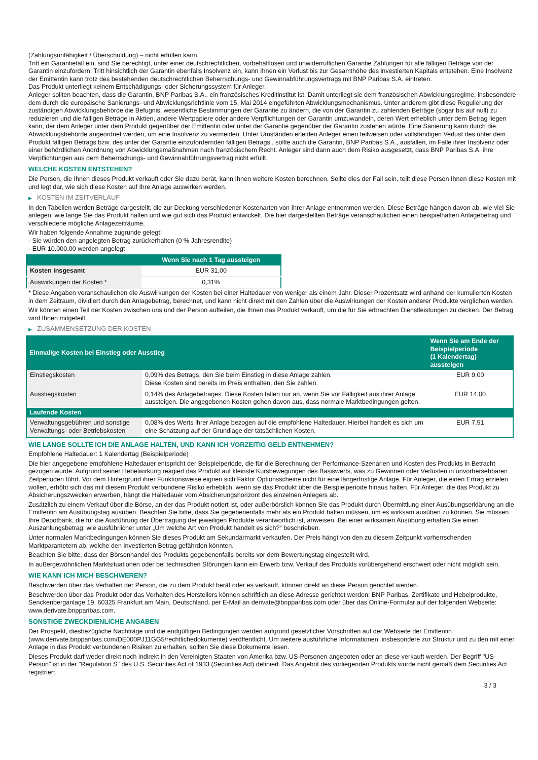(Zahlungsunfähigkeit / Überschuldung) – nicht erfüllen kann.
Tritt ein Garantiefall ein, sind Sie berechtigt, unter einer deutschrechtlichen, vorbehaltlosen und unwiderruflichen Garantie Zahlungen für alle fälligen Beträge von der Garantin einzufordern. Tritt hinsichtlich der Garantin ebenfalls Insolvenz ein, kann Ihnen ein Verlust bis zur Gesamthöhe des investierten Kapitals entstehen. Eine Insolvenz der Emittentin kann trotz des bestehenden deutschrechtlichen Beherrschungs- und Gewinnabführungsvertrags mit BNP Paribas S.A. eintreten.
Das Produkt unterliegt keinem Entschädigungs- oder Sicherungssystem für Anleger.
Anleger sollten beachten, dass die Garantin, BNP Paribas S.A., ein französisches Kreditinstitut ist. Damit unterliegt sie dem französischen Abwicklungsregime, insbesondere dem durch die europäische Sanierungs- und Abwicklungsrichtlinie vom 15. Mai 2014 eingeführten Abwicklungsmechanismus. Unter anderem gibt diese Regulierung der zuständigen Abwicklungsbehörde die Befugnis, wesentliche Bestimmungen der Garantie zu ändern, die von der Garantin zu zahlenden Beträge (sogar bis auf null) zu reduzieren und die fälligen Beträge in Aktien, andere Wertpapiere oder andere Verpflichtungen der Garantin umzuwandeln, deren Wert erheblich unter dem Betrag liegen kann, der dem Anleger unter dem Produkt gegenüber der Emittentin oder unter der Garantie gegenüber der Garantin zustehen würde. Eine Sanierung kann durch die Abwicklungsbehörde angeordnet werden, um eine Insolvenz zu vermeiden. Unter Umständen erleiden Anleger einen teilweisen oder vollständigen Verlust des unter dem Produkt fälligen Betrags bzw. des unter der Garantie einzufordernden fälligen Betrags , sollte auch die Garantin, BNP Paribas S.A., ausfallen, im Falle ihrer Insolvenz oder einer behördlichen Anordnung von Abwicklungsmaßnahmen nach französischem Recht. Anleger sind dann auch dem Risiko ausgesetzt, dass BNP Paribas S.A. ihre Verpflichtungen aus dem Beherrschungs- und Gewinnabführungsvertrag nicht erfüllt.
WELCHE KOSTEN ENTSTEHEN?
Die Person, die Ihnen dieses Produkt verkauft oder Sie dazu berät, kann Ihnen weitere Kosten berechnen. Sollte dies der Fall sein, teilt diese Person Ihnen diese Kosten mit und legt dar, wie sich diese Kosten auf Ihre Anlage auswirken werden.
▶ KOSTEN IM ZEITVERLAUF
In den Tabellen werden Beträge dargestellt, die zur Deckung verschiedener Kostenarten von Ihrer Anlage entnommen werden. Diese Beträge hängen davon ab, wie viel Sie anlegen, wie lange Sie das Produkt halten und wie gut sich das Produkt entwickelt. Die hier dargestellten Beträge veranschaulichen einen beispielhaften Anlagebetrag und verschiedene mögliche Anlagezeiträume.
Wir haben folgende Annahme zugrunde gelegt:
- Sie würden den angelegten Betrag zurückerhalten (0 % Jahresrendite)
- EUR 10.000,00 werden angelegt
| | Wenn Sie nach 1 Tag aussteigen |
| --- | --- |
| Kosten insgesamt | EUR 31,00 |
| Auswirkungen der Kosten * | 0,31% |
* Diese Angaben veranschaulichen die Auswirkungen der Kosten bei einer Haltedauer von weniger als einem Jahr. Dieser Prozentsatz wird anhand der kumulierten Kosten in dem Zeitraum, dividiert durch den Anlagebetrag, berechnet, und kann nicht direkt mit den Zahlen über die Auswirkungen der Kosten anderer Produkte verglichen werden.
Wir können einen Teil der Kosten zwischen uns und der Person aufteilen, die Ihnen das Produkt verkauft, um die für Sie erbrachten Dienstleistungen zu decken. Der Betrag wird Ihnen mitgeteilt.
▶ ZUSAMMENSETZUNG DER KOSTEN
| Einmalige Kosten bei Einstieg oder Ausstieg | | Wenn Sie am Ende der Beispielperiode (1 Kalendertag) aussteigen |
| --- | --- | --- |
| Einstiegskosten | 0,09% des Betrags, den Sie beim Einstieg in diese Anlage zahlen. Diese Kosten sind bereits im Preis enthalten, den Sie zahlen. | EUR 9,00 |
| Ausstiegskosten | 0,14% des Anlagebetrages. Diese Kosten fallen nur an, wenn Sie vor Fälligkeit aus ihrer Anlage aussteigen. Die angegebenen Kosten gehen davon aus, dass normale Marktbedingungen gelten. | EUR 14,00 |
| Laufende Kosten | | |
| Verwaltungsgebühren und sonstige Verwaltungs- oder Betriebskosten | 0,08% des Werts ihrer Anlage bezogen auf die empfohlene Haltedauer. Hierbei handelt es sich um eine Schätzung auf der Grundlage der tatsächlichen Kosten. | EUR 7,51 |
WIE LANGE SOLLTE ICH DIE ANLAGE HALTEN, UND KANN ICH VORZEITIG GELD ENTNEHMEN?
Empfohlene Haltedauer: 1 Kalendertag (Beispielperiode)
Die hier angegebene empfohlene Haltedauer entspricht der Beispielperiode, die für die Berechnung der Performance-Szenarien und Kosten des Produkts in Betracht gezogen wurde. Aufgrund seiner Hebelwirkung reagiert das Produkt auf kleinste Kursbewegungen des Basiswerts, was zu Gewinnen oder Verlusten in unvorhersehbaren Zeitperioden führt. Vor dem Hintergrund ihrer Funktionsweise eignen sich Faktor Optionsscheine nicht für eine längerfristige Anlage. Für Anleger, die einen Ertrag erzielen wollen, erhöht sich das mit diesem Produkt verbundene Risiko erheblich, wenn sie das Produkt über die Beispielperiode hinaus halten. Für Anleger, die das Produkt zu Absicherungszwecken erwerben, hängt die Haltedauer vom Absicherungshorizont des einzelnen Anlegers ab.
Zusätzlich zu einem Verkauf über die Börse, an der das Produkt notiert ist, oder außerbörslich können Sie das Produkt durch Übermittlung einer Ausübungserklärung an die Emittentin am Ausübungstag ausüben. Beachten Sie bitte, dass Sie gegebenenfalls mehr als ein Produkt halten müssen, um es wirksam ausüben zu können. Sie müssen Ihre Depotbank, die für die Ausführung der Übertragung der jeweiligen Produkte verantwortlich ist, anweisen. Bei einer wirksamen Ausübung erhalten Sie einen Auszahlungsbetrag, wie ausführlicher unter „Um welche Art von Produkt handelt es sich?“ beschrieben.
Unter normalen Marktbedingungen können Sie dieses Produkt am Sekundärmarkt verkaufen. Der Preis hängt von den zu diesem Zeitpunkt vorherrschenden Marktparametern ab, welche den investierten Betrag gefährden könnten.
Beachten Sie bitte, dass der Börsenhandel des Produkts gegebenenfalls bereits vor dem Bewertungstag eingestellt wird.
In außergewöhnlichen Marktsituationen oder bei technischen Störungen kann ein Erwerb bzw. Verkauf des Produkts vorübergehend erschwert oder nicht möglich sein.
WIE KANN ICH MICH BESCHWEREN?
Beschwerden über das Verhalten der Person, die zu dem Produkt berät oder es verkauft, können direkt an diese Person gerichtet werden.
Beschwerden über das Produkt oder das Verhalten des Herstellers können schriftlich an diese Adresse gerichtet werden: BNP Paribas, Zertifikate und Hebelprodukte, Senckenberganlage 19, 60325 Frankfurt am Main, Deutschland, per E-Mail an derivate@bnpparibas.com oder über das Online-Formular auf der folgenden Webseite: www.derivate.bnpparibas.com.
SONSTIGE ZWECKDIENLICHE ANGABEN
Der Prospekt, diesbezügliche Nachträge und die endgültigen Bedingungen werden aufgrund gesetzlicher Vorschriften auf der Webseite der Emittentin (www.derivate.bnpparibas.com/DE000PJ11GG5/rechtlichedokumente) veröffentlicht. Um weitere ausführliche Informationen, insbesondere zur Struktur und zu den mit einer Anlage in das Produkt verbundenen Risiken zu erhalten, sollten Sie diese Dokumente lesen.
Dieses Produkt darf weder direkt noch indirekt in den Vereinigten Staaten von Amerika bzw. US-Personen angeboten oder an diese verkauft werden. Der Begriff "US-Person" ist in der "Regulation S" des U.S. Securities Act of 1933 (Securities Act) definiert. Das Angebot des vorliegenden Produkts wurde nicht gemäß dem Securities Act registriert.
3 / 3